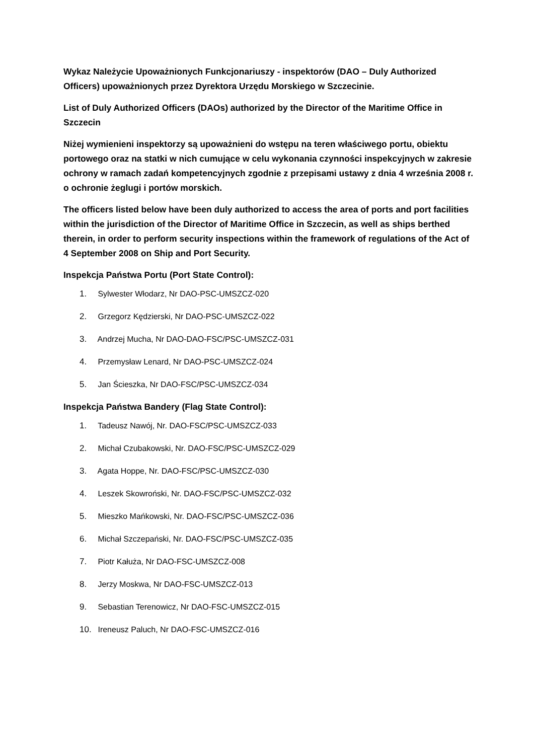Wykaz Należycie Upoważnionych Funkcjonariuszy - inspektorów (DAO – Duly Authorized Officers) upoważnionych przez Dyrektora Urzędu Morskiego w Szczecinie.
List of Duly Authorized Officers (DAOs) authorized by the Director of the Maritime Office in Szczecin
Niżej wymienieni inspektorzy są upoważnieni do wstępu na teren właściwego portu, obiektu portowego oraz na statki w nich cumujące w celu wykonania czynności inspekcyjnych w zakresie ochrony w ramach zadań kompetencyjnych zgodnie z przepisami ustawy z dnia 4 września 2008 r. o ochronie żeglugi i portów morskich.
The officers listed below have been duly authorized to access the area of ports and port facilities within the jurisdiction of the Director of Maritime Office in Szczecin, as well as ships berthed therein, in order to perform security inspections within the framework of regulations of the Act of 4 September 2008 on Ship and Port Security.
Inspekcja Państwa Portu (Port State Control):
1. Sylwester Włodarz, Nr DAO-PSC-UMSZCZ-020
2. Grzegorz Kędzierski, Nr DAO-PSC-UMSZCZ-022
3. Andrzej Mucha, Nr DAO-DAO-FSC/PSC-UMSZCZ-031
4. Przemysław Lenard, Nr DAO-PSC-UMSZCZ-024
5. Jan Ścieszka, Nr DAO-FSC/PSC-UMSZCZ-034
Inspekcja Państwa Bandery (Flag State Control):
1. Tadeusz Nawój, Nr. DAO-FSC/PSC-UMSZCZ-033
2. Michał Czubakowski, Nr. DAO-FSC/PSC-UMSZCZ-029
3. Agata Hoppe, Nr. DAO-FSC/PSC-UMSZCZ-030
4. Leszek Skowroński, Nr. DAO-FSC/PSC-UMSZCZ-032
5. Mieszko Mańkowski, Nr. DAO-FSC/PSC-UMSZCZ-036
6. Michał Szczepański, Nr. DAO-FSC/PSC-UMSZCZ-035
7. Piotr Kałuża, Nr DAO-FSC-UMSZCZ-008
8. Jerzy Moskwa, Nr DAO-FSC-UMSZCZ-013
9. Sebastian Terenowicz, Nr DAO-FSC-UMSZCZ-015
10. Ireneusz Paluch, Nr DAO-FSC-UMSZCZ-016